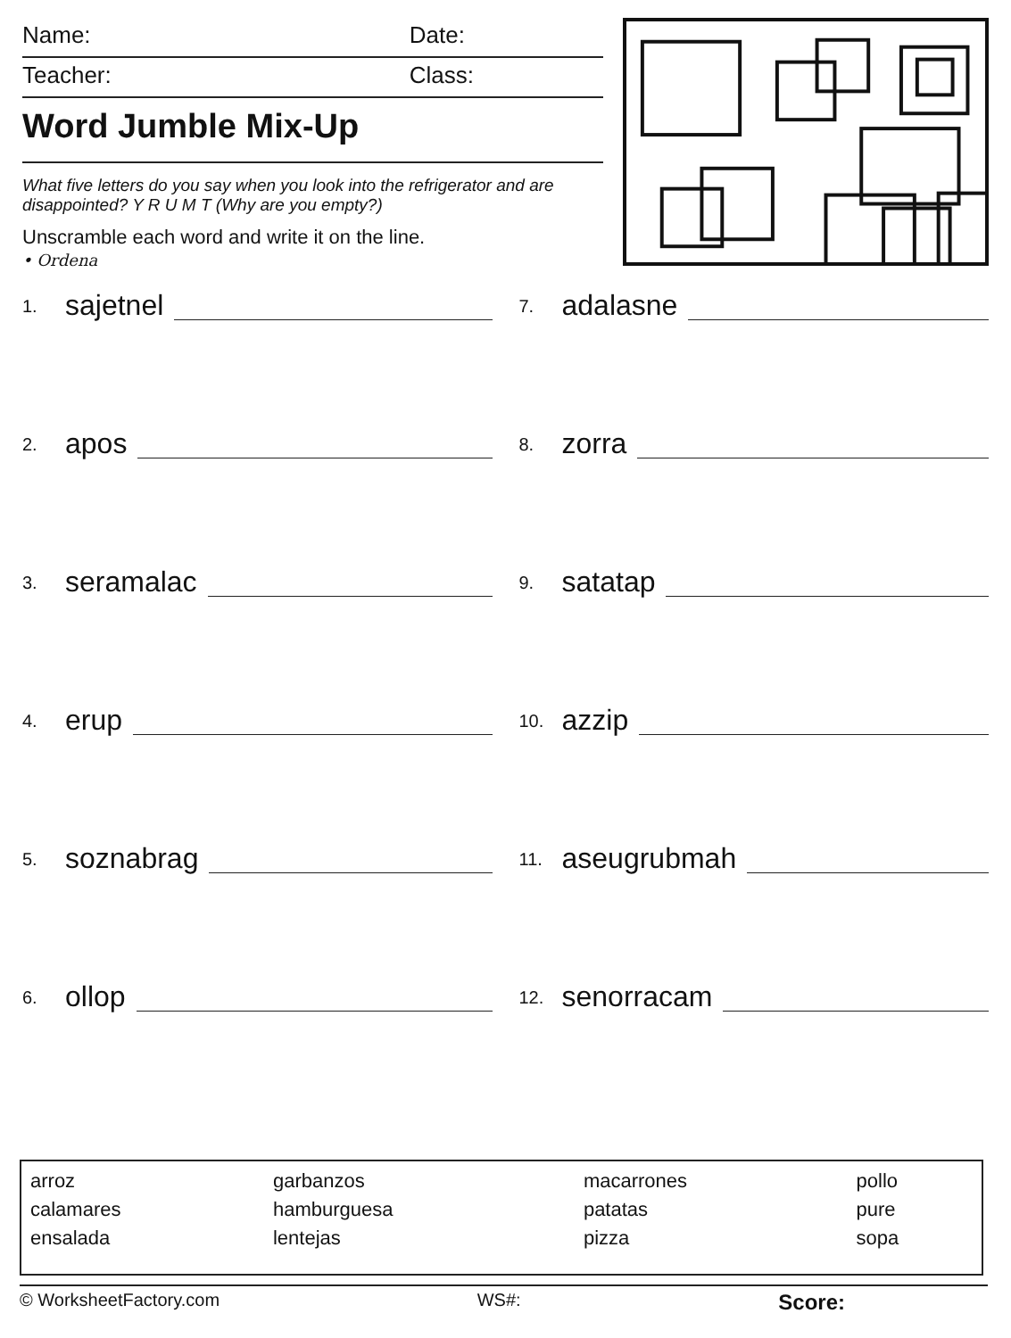Name: Date:
Teacher: Class:
Word Jumble Mix-Up
What five letters do you say when you look into the refrigerator and are disappointed? Y R U M T (Why are you empty?)
Unscramble each word and write it on the line.
• Ordena
1. sajetnel
7. adalasne
2. apos
8. zorra
3. seramalac
9. satatap
4. erup
10. azzip
5. soznabrag
11. aseugrubmah
6. ollop
12. senorracam
| arroz calamares ensalada | garbanzos hamburguesa lentejas | macarrones patatas pizza | pollo pure sopa |
© WorksheetFactory.com WS#: Score: